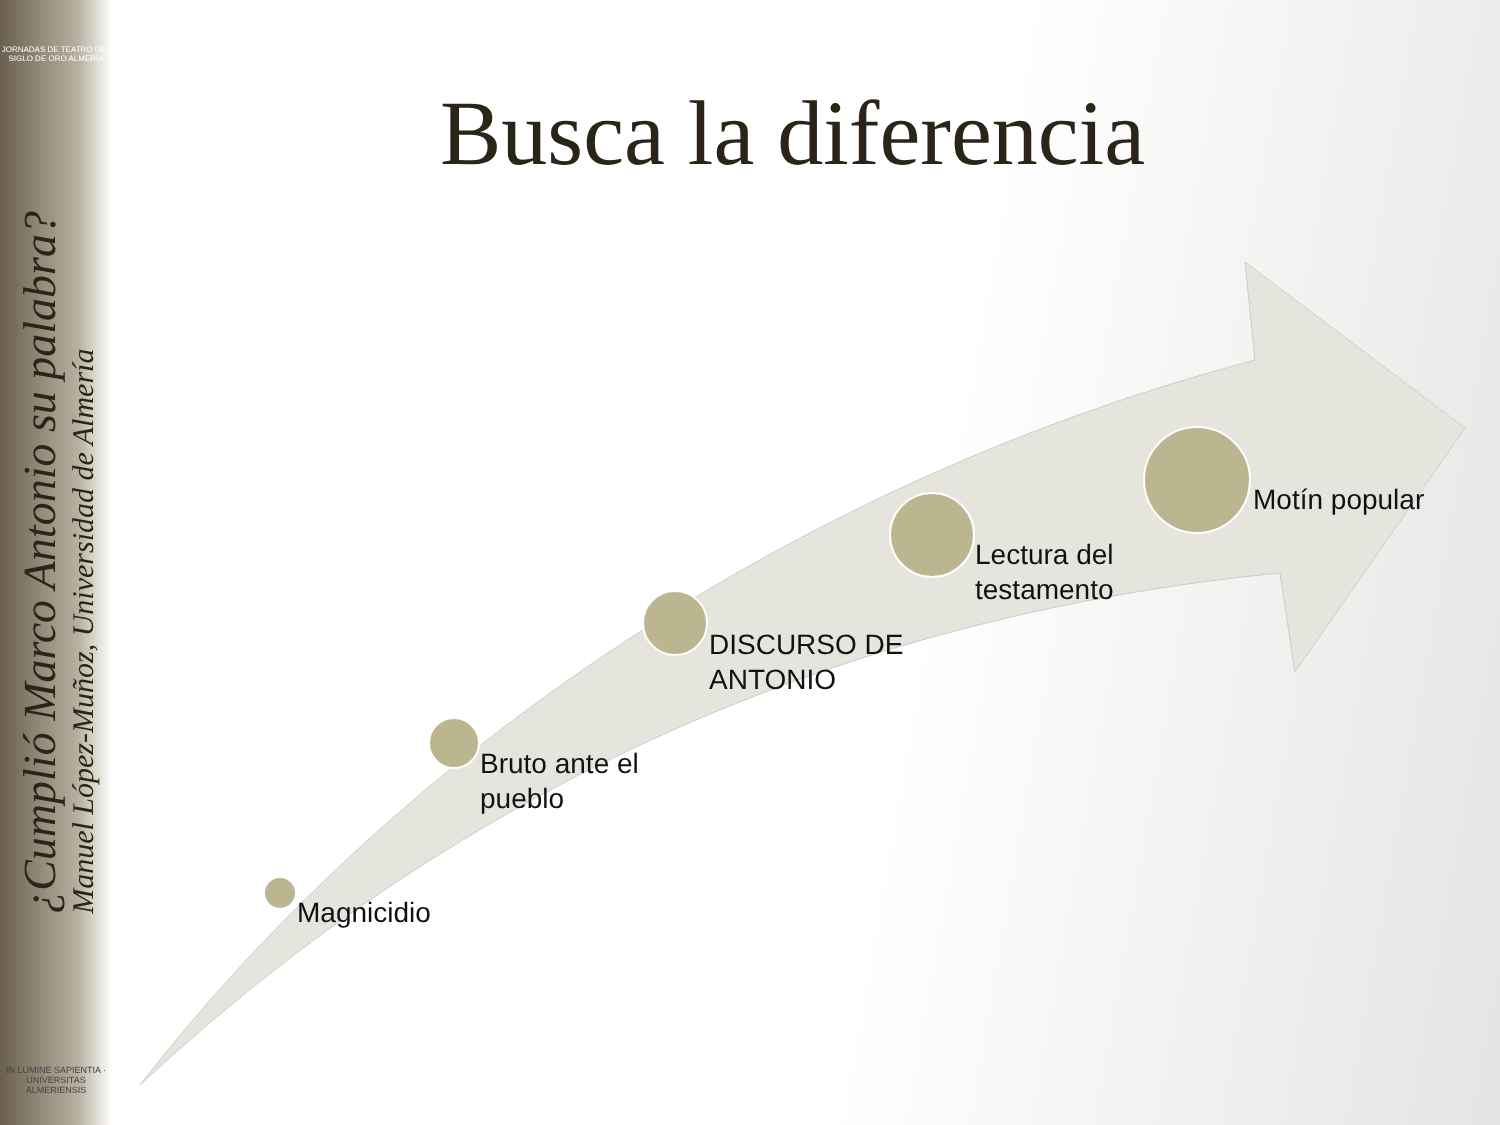JORNADAS DE TEATRO DEL SIGLO DE ORO ALMERÍA
¿Cumplió Marco Antonio su palabra?
Manuel López-Muñoz, Universidad de Almería
IN LUMINE SAPIENTIA · UNIVERSITAS ALMERIENSIS
Busca la diferencia
Magnicidio
Bruto ante el
pueblo
DISCURSO DE
ANTONIO
Lectura del
testamento
Motín popular